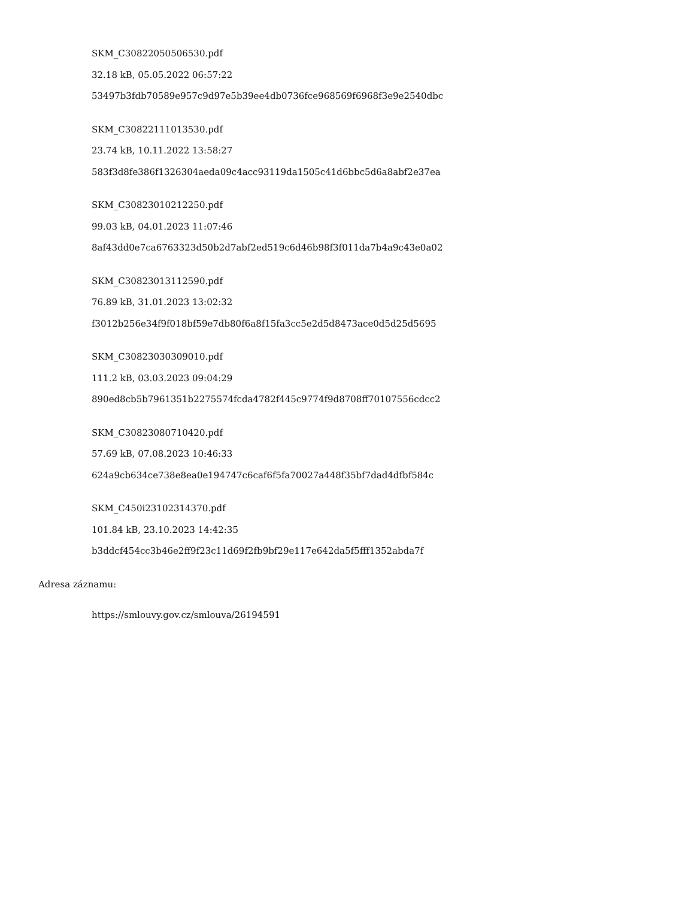SKM_C30822050506530.pdf
32.18 kB, 05.05.2022 06:57:22
53497b3fdb70589e957c9d97e5b39ee4db0736fce968569f6968f3e9e2540dbc
SKM_C30822111013530.pdf
23.74 kB, 10.11.2022 13:58:27
583f3d8fe386f1326304aeda09c4acc93119da1505c41d6bbc5d6a8abf2e37ea
SKM_C30823010212250.pdf
99.03 kB, 04.01.2023 11:07:46
8af43dd0e7ca6763323d50b2d7abf2ed519c6d46b98f3f011da7b4a9c43e0a02
SKM_C30823013112590.pdf
76.89 kB, 31.01.2023 13:02:32
f3012b256e34f9f018bf59e7db80f6a8f15fa3cc5e2d5d8473ace0d5d25d5695
SKM_C30823030309010.pdf
111.2 kB, 03.03.2023 09:04:29
890ed8cb5b7961351b2275574fcda4782f445c9774f9d8708ff70107556cdcc2
SKM_C30823080710420.pdf
57.69 kB, 07.08.2023 10:46:33
624a9cb634ce738e8ea0e194747c6caf6f5fa70027a448f35bf7dad4dfbf584c
SKM_C450i23102314370.pdf
101.84 kB, 23.10.2023 14:42:35
b3ddcf454cc3b46e2ff9f23c11d69f2fb9bf29e117e642da5f5fff1352abda7f
Adresa záznamu:
https://smlouvy.gov.cz/smlouva/26194591